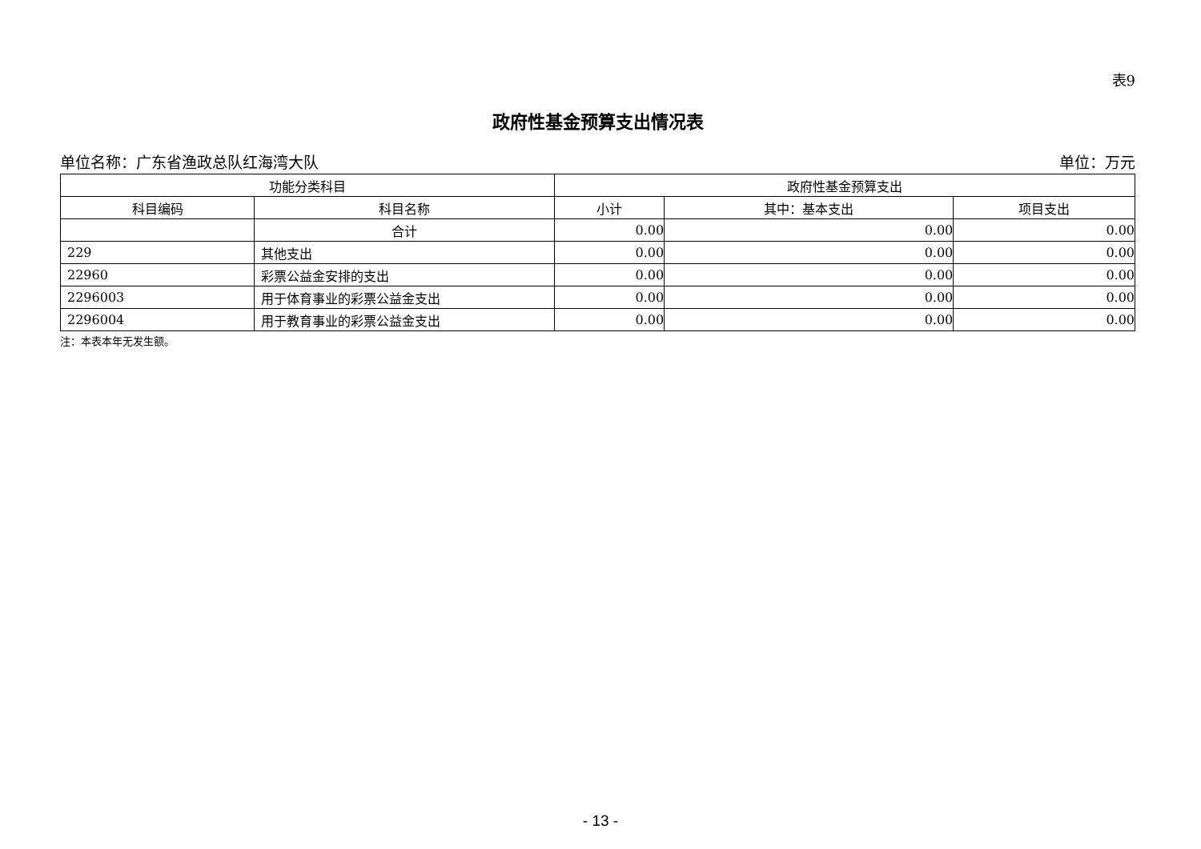表9
政府性基金预算支出情况表
单位名称：广东省渔政总队红海湾大队 单位：万元
| 功能分类科目 | | 政府性基金预算支出 | | |
| --- | --- | --- | --- | --- |
| 科目编码 | 科目名称 | 小计 | 其中：基本支出 | 项目支出 |
| | 合计 | 0.00 | 0.00 | 0.00 |
| 229 | 其他支出 | 0.00 | 0.00 | 0.00 |
| 22960 | 彩票公益金安排的支出 | 0.00 | 0.00 | 0.00 |
| 2296003 | 用于体育事业的彩票公益金支出 | 0.00 | 0.00 | 0.00 |
| 2296004 | 用于教育事业的彩票公益金支出 | 0.00 | 0.00 | 0.00 |
注：本表本年无发生额。
- 13 -